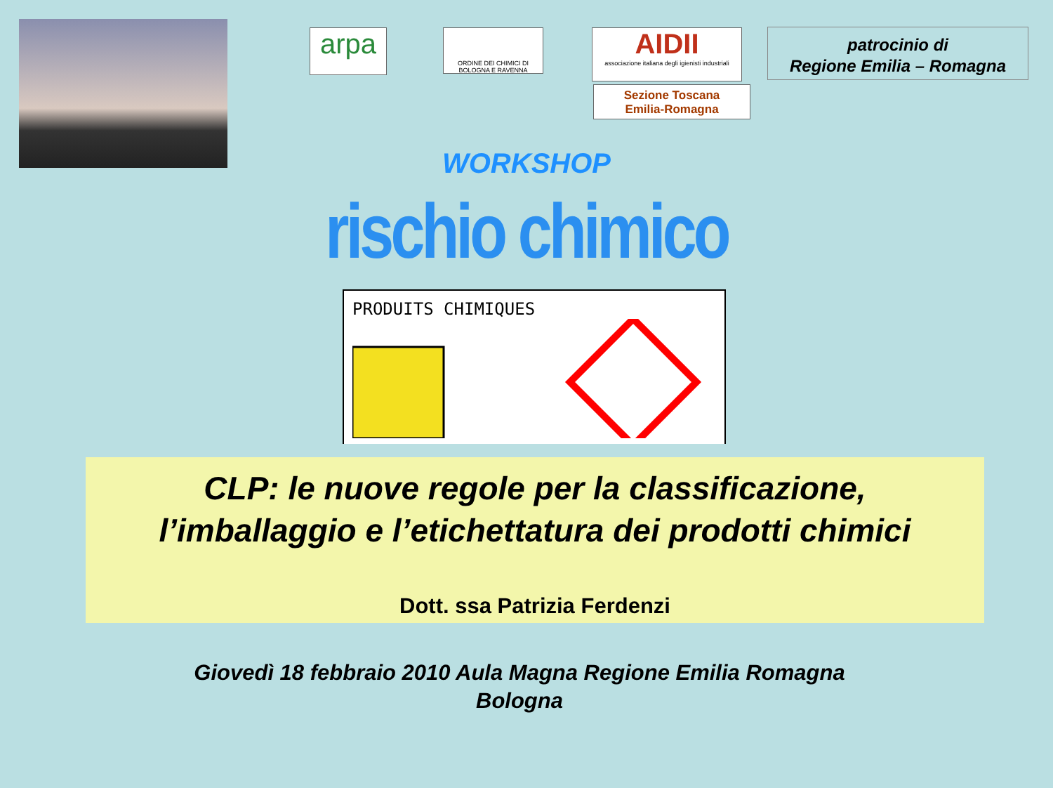arpa
ORDINE DEI CHIMICI DI BOLOGNA E RAVENNA
AIDII
associazione italiana degli igienisti industriali
Sezione Toscana
Emilia-Romagna
patrocinio di
Regione Emilia – Romagna
WORKSHOP
rischio chimico
PRODUITS CHIMIQUES
CLP: le nuove regole per la classificazione,
l’imballaggio e l’etichettatura dei prodotti chimici
Dott. ssa Patrizia Ferdenzi
Giovedì 18 febbraio 2010 Aula Magna Regione Emilia Romagna
Bologna